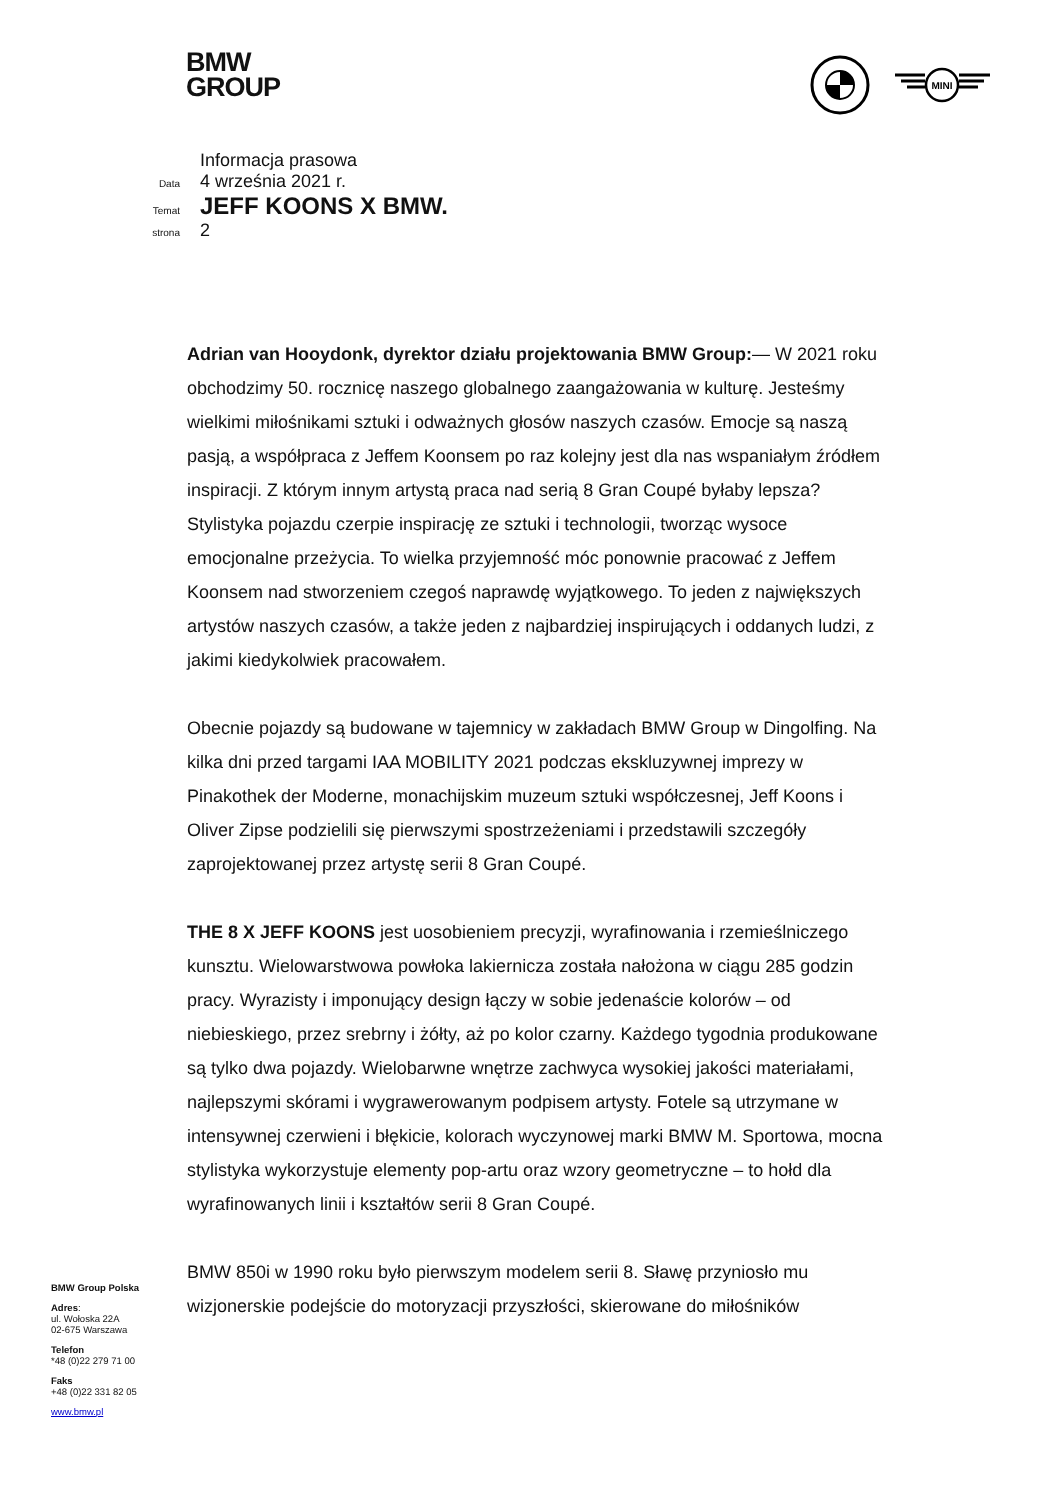BMW
GROUP
MINI
Informacja prasowa
Data 4 września 2021 r.
Temat JEFF KOONS X BMW.
strona 2
Adrian van Hooydonk, dyrektor działu projektowania BMW Group:— W 2021 roku obchodzimy 50. rocznicę naszego globalnego zaangażowania w kulturę. Jesteśmy wielkimi miłośnikami sztuki i odważnych głosów naszych czasów. Emocje są naszą pasją, a współpraca z Jeffem Koonsem po raz kolejny jest dla nas wspaniałym źródłem inspiracji. Z którym innym artystą praca nad serią 8 Gran Coupé byłaby lepsza? Stylistyka pojazdu czerpie inspirację ze sztuki i technologii, tworząc wysoce emocjonalne przeżycia. To wielka przyjemność móc ponownie pracować z Jeffem Koonsem nad stworzeniem czegoś naprawdę wyjątkowego. To jeden z największych artystów naszych czasów, a także jeden z najbardziej inspirujących i oddanych ludzi, z jakimi kiedykolwiek pracowałem.
Obecnie pojazdy są budowane w tajemnicy w zakładach BMW Group w Dingolfing. Na kilka dni przed targami IAA MOBILITY 2021 podczas ekskluzywnej imprezy w Pinakothek der Moderne, monachijskim muzeum sztuki współczesnej, Jeff Koons i Oliver Zipse podzielili się pierwszymi spostrzeżeniami i przedstawili szczegóły zaprojektowanej przez artystę serii 8 Gran Coupé.
THE 8 X JEFF KOONS jest uosobieniem precyzji, wyrafinowania i rzemieślniczego kunsztu. Wielowarstwowa powłoka lakiernicza została nałożona w ciągu 285 godzin pracy. Wyrazisty i imponujący design łączy w sobie jedenaście kolorów – od niebieskiego, przez srebrny i żółty, aż po kolor czarny. Każdego tygodnia produkowane są tylko dwa pojazdy. Wielobarwne wnętrze zachwyca wysokiej jakości materiałami, najlepszymi skórami i wygrawerowanym podpisem artysty. Fotele są utrzymane w intensywnej czerwieni i błękicie, kolorach wyczynowej marki BMW M. Sportowa, mocna stylistyka wykorzystuje elementy pop-artu oraz wzory geometryczne – to hołd dla wyrafinowanych linii i kształtów serii 8 Gran Coupé.
BMW 850i w 1990 roku było pierwszym modelem serii 8. Sławę przyniosło mu wizjonerskie podejście do motoryzacji przyszłości, skierowane do miłośników
BMW Group Polska
Adres:
ul. Wołoska 22A
02-675 Warszawa
Telefon
*48 (0)22 279 71 00
Faks
+48 (0)22 331 82 05
www.bmw.pl